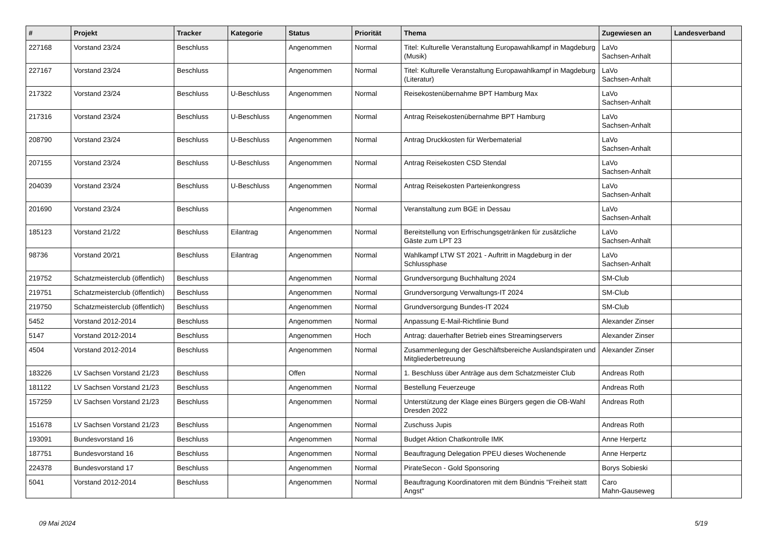| # | Projekt | Tracker | Kategorie | Status | Priorität | Thema | Zugewiesen an | Landesverband |
| --- | --- | --- | --- | --- | --- | --- | --- | --- |
| 227168 | Vorstand 23/24 | Beschluss | | Angenommen | Normal | Titel: Kulturelle Veranstaltung Europawahlkampf in Magdeburg (Musik) | LaVo Sachsen-Anhalt | |
| 227167 | Vorstand 23/24 | Beschluss | | Angenommen | Normal | Titel: Kulturelle Veranstaltung Europawahlkampf in Magdeburg (Literatur) | LaVo Sachsen-Anhalt | |
| 217322 | Vorstand 23/24 | Beschluss | U-Beschluss | Angenommen | Normal | Reisekostenübernahme BPT Hamburg Max | LaVo Sachsen-Anhalt | |
| 217316 | Vorstand 23/24 | Beschluss | U-Beschluss | Angenommen | Normal | Antrag Reisekostenübernahme BPT Hamburg | LaVo Sachsen-Anhalt | |
| 208790 | Vorstand 23/24 | Beschluss | U-Beschluss | Angenommen | Normal | Antrag Druckkosten für Werbematerial | LaVo Sachsen-Anhalt | |
| 207155 | Vorstand 23/24 | Beschluss | U-Beschluss | Angenommen | Normal | Antrag Reisekosten CSD Stendal | LaVo Sachsen-Anhalt | |
| 204039 | Vorstand 23/24 | Beschluss | U-Beschluss | Angenommen | Normal | Antrag Reisekosten Parteienkongress | LaVo Sachsen-Anhalt | |
| 201690 | Vorstand 23/24 | Beschluss | | Angenommen | Normal | Veranstaltung zum BGE in Dessau | LaVo Sachsen-Anhalt | |
| 185123 | Vorstand 21/22 | Beschluss | Eilantrag | Angenommen | Normal | Bereitstellung von Erfrischungsgetränken für zusätzliche Gäste zum LPT 23 | LaVo Sachsen-Anhalt | |
| 98736 | Vorstand 20/21 | Beschluss | Eilantrag | Angenommen | Normal | Wahlkampf LTW ST 2021 - Auftritt in Magdeburg in der Schlussphase | LaVo Sachsen-Anhalt | |
| 219752 | Schatzmeisterclub (öffentlich) | Beschluss | | Angenommen | Normal | Grundversorgung Buchhaltung 2024 | SM-Club | |
| 219751 | Schatzmeisterclub (öffentlich) | Beschluss | | Angenommen | Normal | Grundversorgung Verwaltungs-IT 2024 | SM-Club | |
| 219750 | Schatzmeisterclub (öffentlich) | Beschluss | | Angenommen | Normal | Grundversorgung Bundes-IT 2024 | SM-Club | |
| 5452 | Vorstand 2012-2014 | Beschluss | | Angenommen | Normal | Anpassung E-Mail-Richtlinie Bund | Alexander Zinser | |
| 5147 | Vorstand 2012-2014 | Beschluss | | Angenommen | Hoch | Antrag: dauerhafter Betrieb eines Streamingservers | Alexander Zinser | |
| 4504 | Vorstand 2012-2014 | Beschluss | | Angenommen | Normal | Zusammenlegung der Geschäftsbereiche Auslandspiraten und Mitgliederbetreuung | Alexander Zinser | |
| 183226 | LV Sachsen Vorstand 21/23 | Beschluss | | Offen | Normal | 1. Beschluss über Anträge aus dem Schatzmeister Club | Andreas Roth | |
| 181122 | LV Sachsen Vorstand 21/23 | Beschluss | | Angenommen | Normal | Bestellung Feuerzeuge | Andreas Roth | |
| 157259 | LV Sachsen Vorstand 21/23 | Beschluss | | Angenommen | Normal | Unterstützung der Klage eines Bürgers gegen die OB-Wahl Dresden 2022 | Andreas Roth | |
| 151678 | LV Sachsen Vorstand 21/23 | Beschluss | | Angenommen | Normal | Zuschuss Jupis | Andreas Roth | |
| 193091 | Bundesvorstand 16 | Beschluss | | Angenommen | Normal | Budget Aktion Chatkontrolle IMK | Anne Herpertz | |
| 187751 | Bundesvorstand 16 | Beschluss | | Angenommen | Normal | Beauftragung Delegation PPEU dieses Wochenende | Anne Herpertz | |
| 224378 | Bundesvorstand 17 | Beschluss | | Angenommen | Normal | PirateSecon - Gold Sponsoring | Borys Sobieski | |
| 5041 | Vorstand 2012-2014 | Beschluss | | Angenommen | Normal | Beauftragung Koordinatoren mit dem Bündnis "Freiheit statt Angst" | Caro Mahn-Gauseweg | |
09 Mai 2024 5/19